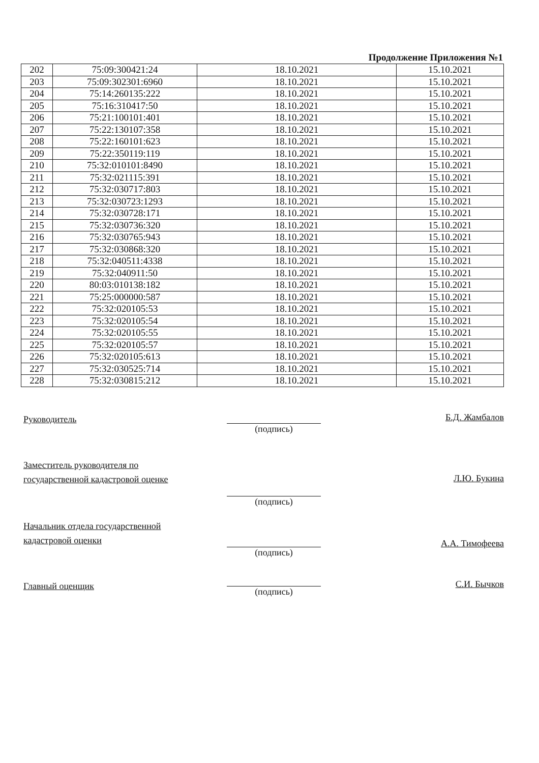Продолжение Приложения №1
| 202 | 75:09:300421:24 | 18.10.2021 | 15.10.2021 |
| 203 | 75:09:302301:6960 | 18.10.2021 | 15.10.2021 |
| 204 | 75:14:260135:222 | 18.10.2021 | 15.10.2021 |
| 205 | 75:16:310417:50 | 18.10.2021 | 15.10.2021 |
| 206 | 75:21:100101:401 | 18.10.2021 | 15.10.2021 |
| 207 | 75:22:130107:358 | 18.10.2021 | 15.10.2021 |
| 208 | 75:22:160101:623 | 18.10.2021 | 15.10.2021 |
| 209 | 75:22:350119:119 | 18.10.2021 | 15.10.2021 |
| 210 | 75:32:010101:8490 | 18.10.2021 | 15.10.2021 |
| 211 | 75:32:021115:391 | 18.10.2021 | 15.10.2021 |
| 212 | 75:32:030717:803 | 18.10.2021 | 15.10.2021 |
| 213 | 75:32:030723:1293 | 18.10.2021 | 15.10.2021 |
| 214 | 75:32:030728:171 | 18.10.2021 | 15.10.2021 |
| 215 | 75:32:030736:320 | 18.10.2021 | 15.10.2021 |
| 216 | 75:32:030765:943 | 18.10.2021 | 15.10.2021 |
| 217 | 75:32:030868:320 | 18.10.2021 | 15.10.2021 |
| 218 | 75:32:040511:4338 | 18.10.2021 | 15.10.2021 |
| 219 | 75:32:040911:50 | 18.10.2021 | 15.10.2021 |
| 220 | 80:03:010138:182 | 18.10.2021 | 15.10.2021 |
| 221 | 75:25:000000:587 | 18.10.2021 | 15.10.2021 |
| 222 | 75:32:020105:53 | 18.10.2021 | 15.10.2021 |
| 223 | 75:32:020105:54 | 18.10.2021 | 15.10.2021 |
| 224 | 75:32:020105:55 | 18.10.2021 | 15.10.2021 |
| 225 | 75:32:020105:57 | 18.10.2021 | 15.10.2021 |
| 226 | 75:32:020105:613 | 18.10.2021 | 15.10.2021 |
| 227 | 75:32:030525:714 | 18.10.2021 | 15.10.2021 |
| 228 | 75:32:030815:212 | 18.10.2021 | 15.10.2021 |
Руководитель
(подпись)
Б.Д. Жамбалов
Заместитель руководителя по государственной кадастровой оценке
(подпись)
Л.Ю. Букина
Начальник отдела государственной кадастровой оценки
(подпись)
А.А. Тимофеева
Главный оценщик
(подпись)
С.И. Бычков